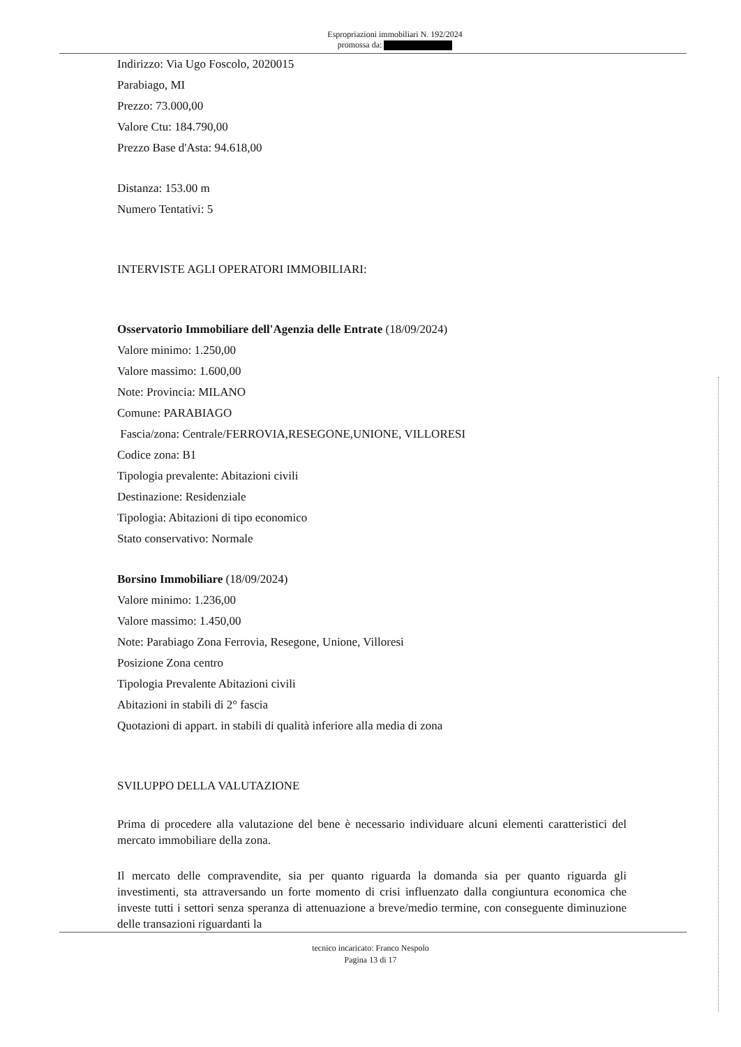Espropriazioni immobiliari N. 192/2024
promossa da:
Indirizzo: Via Ugo Foscolo, 2020015
Parabiago, MI
Prezzo: 73.000,00
Valore Ctu: 184.790,00
Prezzo Base d'Asta: 94.618,00
Distanza: 153.00 m
Numero Tentativi: 5
INTERVISTE AGLI OPERATORI IMMOBILIARI:
Osservatorio Immobiliare dell'Agenzia delle Entrate (18/09/2024)
Valore minimo: 1.250,00
Valore massimo: 1.600,00
Note: Provincia: MILANO
Comune: PARABIAGO
Fascia/zona: Centrale/FERROVIA,RESEGONE,UNIONE, VILLORESI
Codice zona: B1
Tipologia prevalente: Abitazioni civili
Destinazione: Residenziale
Tipologia: Abitazioni di tipo economico
Stato conservativo: Normale
Borsino Immobiliare (18/09/2024)
Valore minimo: 1.236,00
Valore massimo: 1.450,00
Note: Parabiago Zona Ferrovia, Resegone, Unione, Villoresi
Posizione Zona centro
Tipologia Prevalente Abitazioni civili
Abitazioni in stabili di 2° fascia
Quotazioni di appart. in stabili di qualità inferiore alla media di zona
SVILUPPO DELLA VALUTAZIONE
Prima di procedere alla valutazione del bene è necessario individuare alcuni elementi caratteristici del mercato immobiliare della zona.
Il mercato delle compravendite, sia per quanto riguarda la domanda sia per quanto riguarda gli investimenti, sta attraversando un forte momento di crisi influenzato dalla congiuntura economica che investe tutti i settori senza speranza di attenuazione a breve/medio termine, con conseguente diminuzione delle transazioni riguardanti la
tecnico incaricato: Franco Nespolo
Pagina 13 di 17